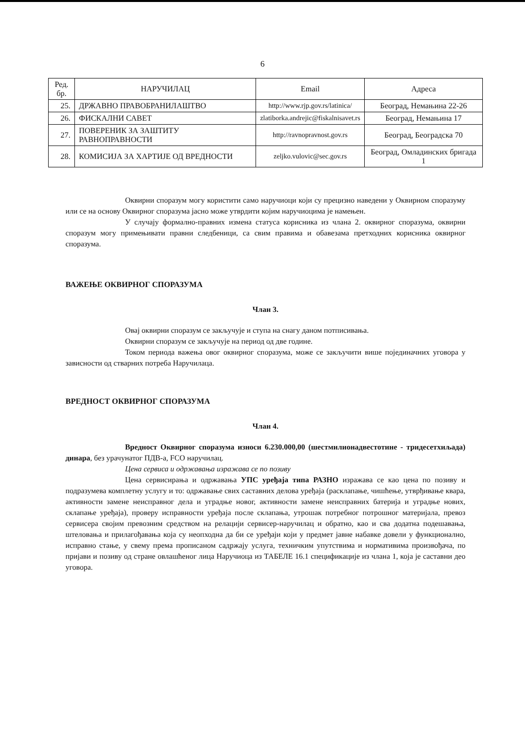6
| Ред. бр. | НАРУЧИЛАЦ | Email | Адреса |
| --- | --- | --- | --- |
| 25. | ДРЖАВНО ПРАВОБРАНИЛАШТВО | http://www.rjp.gov.rs/latinica/ | Београд, Немањина 22-26 |
| 26. | ФИСКАЛНИ САВЕТ | zlatiborka.andrejic@fiskalnisavet.rs | Београд, Немањина 17 |
| 27. | ПОВЕРЕНИК ЗА ЗАШТИТУ РАВНОПРАВНОСТИ | http://ravnopravnost.gov.rs | Београд, Београдска 70 |
| 28. | КОМИСИЈА ЗА ХАРТИЈЕ ОД ВРЕДНОСТИ | zeljko.vulovic@sec.gov.rs | Београд, Омладинских бригада 1 |
Оквирни споразум могу користити само наручиоци који су прецизно наведени у Оквирном споразуму или се на основу Оквирног споразума јасно може утврдити којим наручиоцима је намењен.
У случају формално-правних измена статуса корисника из члана 2. оквирног споразума, оквирни споразум могу примењивати правни следбеници, са свим правима и обавезама претходних корисника оквирног споразума.
ВАЖЕЊЕ ОКВИРНОГ СПОРАЗУМА
Члан 3.
Овај оквирни споразум се закључује и ступа на снагу даном потписивања.
Оквирни споразум се закључује на период од две године.
Током периода важења овог оквирног споразума, може се закључити више појединачних уговора у зависности од стварних потреба Наручилаца.
ВРЕДНОСТ ОКВИРНОГ СПОРАЗУМА
Члан 4.
Вредност Оквирног споразума износи 6.230.000,00 (шестмилионадвестотине - тридесетхиљада) динара, без урачунатог ПДВ-а, FCO наручилац.
Цена сервиса и одржавања изражава се по позиву
Цена сервисирања и одржавања УПС уређаја типа РАЗНО изражава се као цена по позиву и подразумева комплетну услугу и то: одржавање свих саставних делова уређаја (расклапање, чишћење, утврђивање квара, активности замене неисправног дела и уградње новог, активности замене неисправних батерија и уградње нових, склапање уређаја), проверу исправности уређаја после склапања, утрошак потребног потрошног материјала, превоз сервисера својим превозним средством на релацији сервисер-наручилац и обратно, као и сва додатна подешавања, штеловања и прилагођавања која су неопходна да би се уређаји који у предмет јавне набавке довели у функционално, исправно стање, у свему према прописаном садржају услуга, техничким упутствима и нормативима произвођача, по пријави и позиву од стране овлашћеног лица Наручиоца из ТАБЕЛЕ 16.1 спецификације из члана 1, која је саставни део уговора.